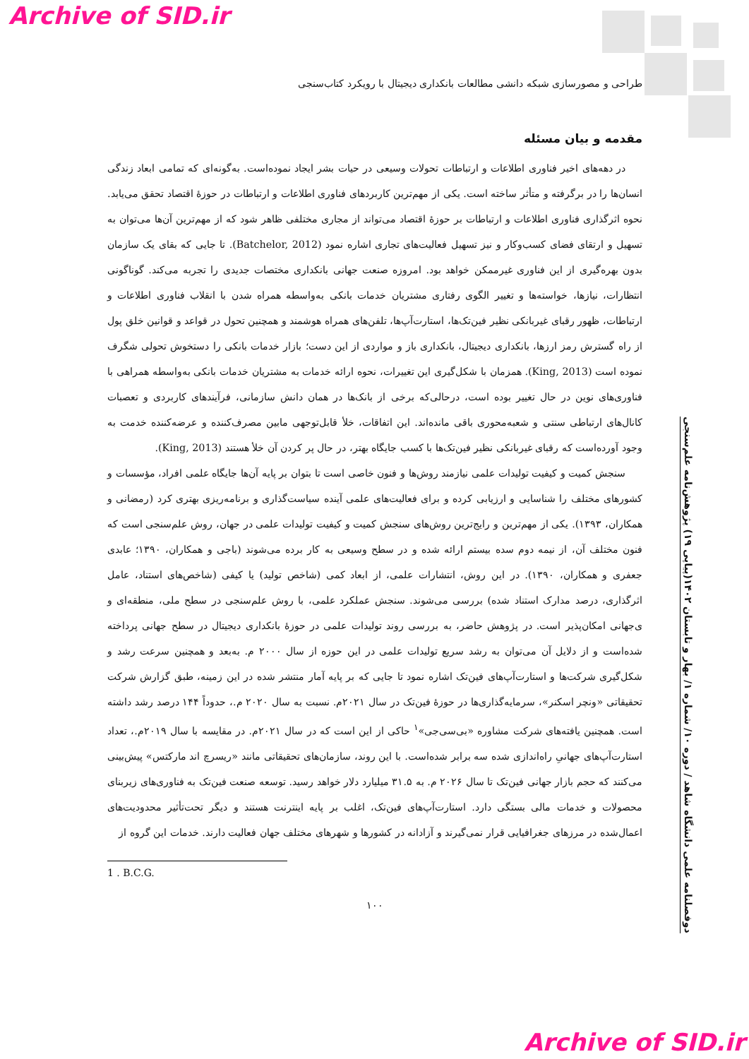Archive of SID.ir
طراحی و مصورسازی شبکه دانشی مطالعات بانکداری دیجیتال با رویکرد کتاب‌سنجی
مقدمه و بیان مسئله
در دهه‌های اخیر فناوری اطلاعات و ارتباطات تحولات وسیعی در حیات بشر ایجاد نموده‌است. به‌گونه‌ای که تمامی ابعاد زندگی انسان‌ها را در برگرفته و متأثر ساخته است. یکی از مهم‌ترین کاربردهای فناوری اطلاعات و ارتباطات در حوزهٔ اقتصاد تحقق می‌یابد. نحوه اثرگذاری فناوری اطلاعات و ارتباطات بر حوزهٔ اقتصاد می‌تواند از مجاری مختلفی ظاهر شود که از مهم‌ترین آن‌ها می‌توان به تسهیل و ارتقای فضای کسب‌وکار و نیز تسهیل فعالیت‌های تجاری اشاره نمود (Batchelor, 2012). تا جایی که بقای یک سازمان بدون بهره‌گیری از این فناوری غیرممکن خواهد بود. امروزه صنعت جهانی بانکداری مختصات جدیدی را تجربه می‌کند. گوناگونی انتظارات، نیازها، خواسته‌ها و تغییر الگوی رفتاری مشتریان خدمات بانکی به‌واسطه همراه شدن با انقلاب فناوری اطلاعات و ارتباطات، ظهور رقبای غیربانکی نظیر فین‌تک‌ها، استارت‌آپ‌ها، تلفن‌های همراه هوشمند و همچنین تحول در قواعد و قوانین خلق پول از راه گسترش رمز ارزها، بانکداری دیجیتال، بانکداری باز و مواردی از این دست؛ بازار خدمات بانکی را دستخوش تحولی شگرف نموده است (King, 2013). همزمان با شکل‌گیری این تغییرات، نحوه ارائه خدمات به مشتریان خدمات بانکی به‌واسطه همراهی با فناوری‌های نوین در حال تغییر بوده است، درحالی‌که برخی از بانک‌ها در همان دانش سازمانی، فرآیندهای کاربردی و تعصبات کانال‌های ارتباطی سنتی و شعبه‌محوری باقی مانده‌اند. این اتفاقات، خلأ قابل‌توجهی مابین مصرف‌کننده و عرضه‌کننده خدمت به وجود آورده‌است که رقبای غیربانکی نظیر فین‌تک‌ها با کسب جایگاه بهتر، در حال پر کردن آن خلأ هستند (King, 2013).
سنجش کمیت و کیفیت تولیدات علمی نیازمند روش‌ها و فنون خاصی است تا بتوان بر پایه آن‌ها جایگاه علمی افراد، مؤسسات و کشورهای مختلف را شناسایی و ارزیابی کرده و برای فعالیت‌های علمی آینده سیاست‌گذاری و برنامه‌ریزی بهتری کرد (رمضانی و همکاران، ۱۳۹۳). یکی از مهم‌ترین و رایج‌ترین روش‌های سنجش کمیت و کیفیت تولیدات علمی در جهان، روش علم‌سنجی است که فنون مختلف آن، از نیمه دوم سده بیستم ارائه شده و در سطح وسیعی به کار برده می‌شوند (باجی و همکاران، ۱۳۹۰؛ عابدی جعفری و همکاران، ۱۳۹۰). در این روش، انتشارات علمی، از ابعاد کمی (شاخص تولید) یا کیفی (شاخص‌های استناد، عامل اثرگذاری، درصد مدارک استناد شده) بررسی می‌شوند. سنجش عملکرد علمی، با روش علم‌سنجی در سطح ملی، منطقه‌ای و ی‌جهانی امکان‌پذیر است. در پژوهش حاضر، به بررسی روند تولیدات علمی در حوزهٔ بانکداری دیجیتال در سطح جهانی پرداخته شده‌است و از دلایل آن می‌توان به رشد سریع تولیدات علمی در این حوزه از سال ۲۰۰۰ م. به‌بعد و همچنین سرعت رشد و شکل‌گیری شرکت‌ها و استارت‌آپ‌های فین‌تک اشاره نمود تا جایی که بر پایه آمار منتشر شده در این زمینه، طبق گزارش شرکت تحقیقاتی «ونچر اسکنر»، سرمایه‌گذاری‌ها در حوزهٔ فین‌تک در سال ۲۰۲۱م. نسبت به سال ۲۰۲۰ م.، حدوداً ۱۴۴ درصد رشد داشته است. همچنین یافته‌های شرکت مشاوره «بی‌سی‌جی»<sup>۱</sup> حاکی از این است که در سال ۲۰۲۱م. در مقایسه با سال ۲۰۱۹م.، تعداد استارت‌آپ‌های جهانیِ راه‌اندازی شده سه برابر شده‌است. با این روند، سازمان‌های تحقیقاتی مانند «ریسرچ اند مارکتس» پیش‌بینی می‌کنند که حجم بازار جهانی فین‌تک تا سال ۲۰۲۶ م. به ۳۱.۵ میلیارد دلار خواهد رسید. توسعه صنعت فین‌تک به فناوری‌های زیربنای محصولات و خدمات مالی بستگی دارد. استارت‌آپ‌های فین‌تک، اغلب بر پایه اینترنت هستند و دیگر تحت‌تأثیر محدودیت‌های اعمال‌شده در مرزهای جغرافیایی قرار نمی‌گیرند و آزادانه در کشورها و شهرهای مختلف جهان فعالیت دارند. خدمات این گروه از
1 . B.C.G.
۱۰۰
دوفصلنامه علمی دانشگاه شاهد / دوره ۱۰/ شماره ۱/ بهار و تابستان ۱۴۰۲(پیاپی ۱۹) پژوهش‌نامه علم‌سنجی
Archive of SID.ir